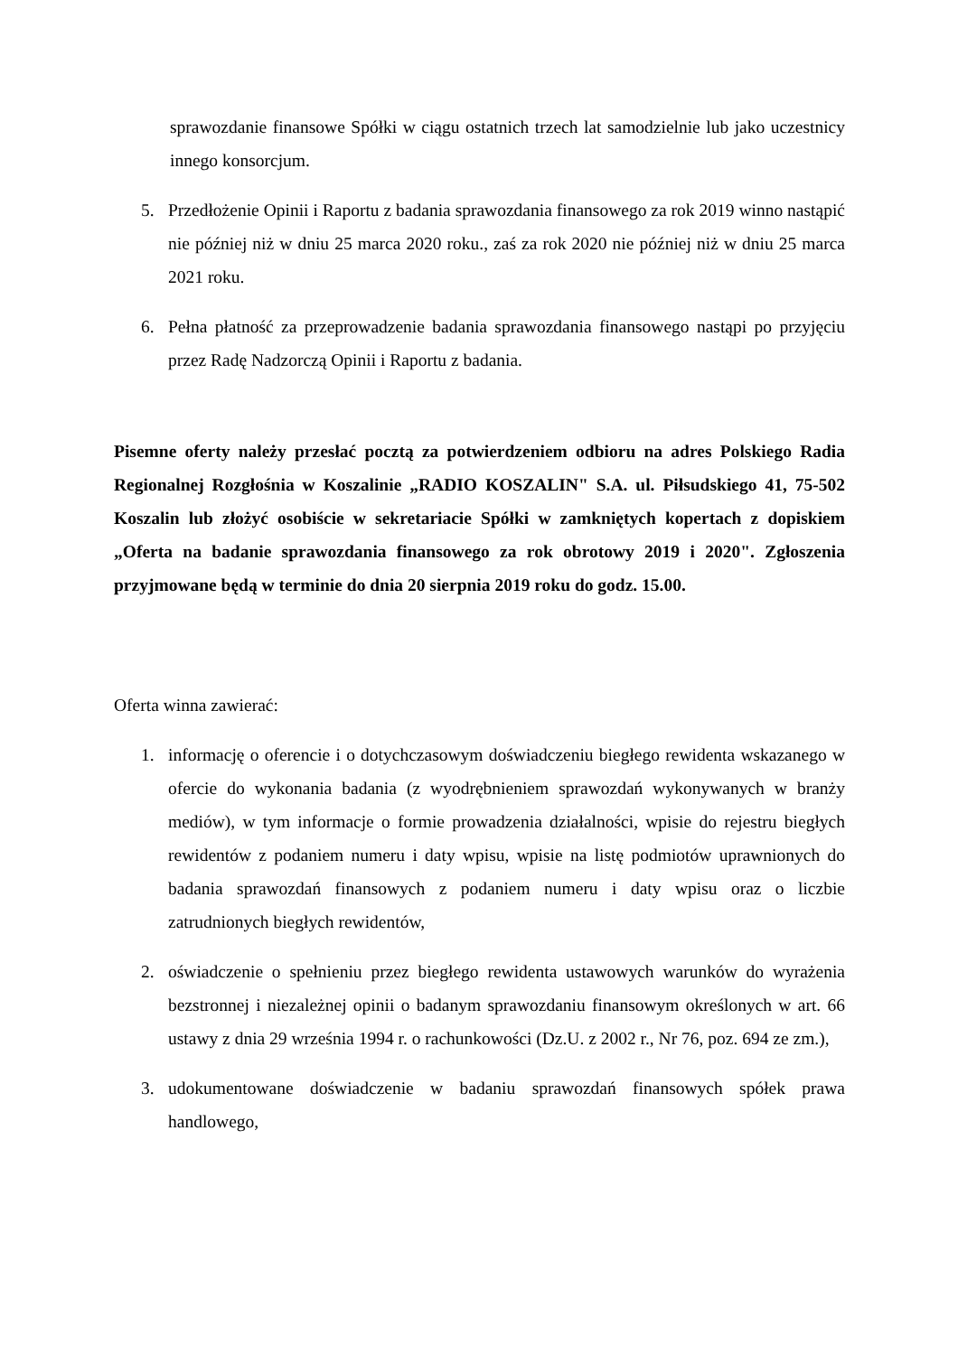sprawozdanie finansowe Spółki w ciągu ostatnich trzech lat samodzielnie lub jako uczestnicy innego konsorcjum.
5. Przedłożenie Opinii i Raportu z badania sprawozdania finansowego za rok 2019 winno nastąpić nie później niż w dniu 25 marca 2020 roku., zaś za rok 2020 nie później niż w dniu 25 marca 2021 roku.
6. Pełna płatność za przeprowadzenie badania sprawozdania finansowego nastąpi po przyjęciu przez Radę Nadzorczą Opinii i Raportu z badania.
Pisemne oferty należy przesłać pocztą za potwierdzeniem odbioru na adres Polskiego Radia Regionalnej Rozgłośnia w Koszalinie „RADIO KOSZALIN" S.A. ul. Piłsudskiego 41, 75-502 Koszalin lub złożyć osobiście w sekretariacie Spółki w zamkniętych kopertach z dopiskiem „Oferta na badanie sprawozdania finansowego za rok obrotowy 2019 i 2020". Zgłoszenia przyjmowane będą w terminie do dnia 20 sierpnia 2019 roku do godz. 15.00.
Oferta winna zawierać:
1. informację o oferencie i o dotychczasowym doświadczeniu biegłego rewidenta wskazanego w ofercie do wykonania badania (z wyodrębnieniem sprawozdań wykonywanych w branży mediów), w tym informacje o formie prowadzenia działalności, wpisie do rejestru biegłych rewidentów z podaniem numeru i daty wpisu, wpisie na listę podmiotów uprawnionych do badania sprawozdań finansowych z podaniem numeru i daty wpisu oraz o liczbie zatrudnionych biegłych rewidentów,
2. oświadczenie o spełnieniu przez biegłego rewidenta ustawowych warunków do wyrażenia bezstronnej i niezależnej opinii o badanym sprawozdaniu finansowym określonych w art. 66 ustawy z dnia 29 września 1994 r. o rachunkowości (Dz.U. z 2002 r., Nr 76, poz. 694 ze zm.),
3. udokumentowane doświadczenie w badaniu sprawozdań finansowych spółek prawa handlowego,